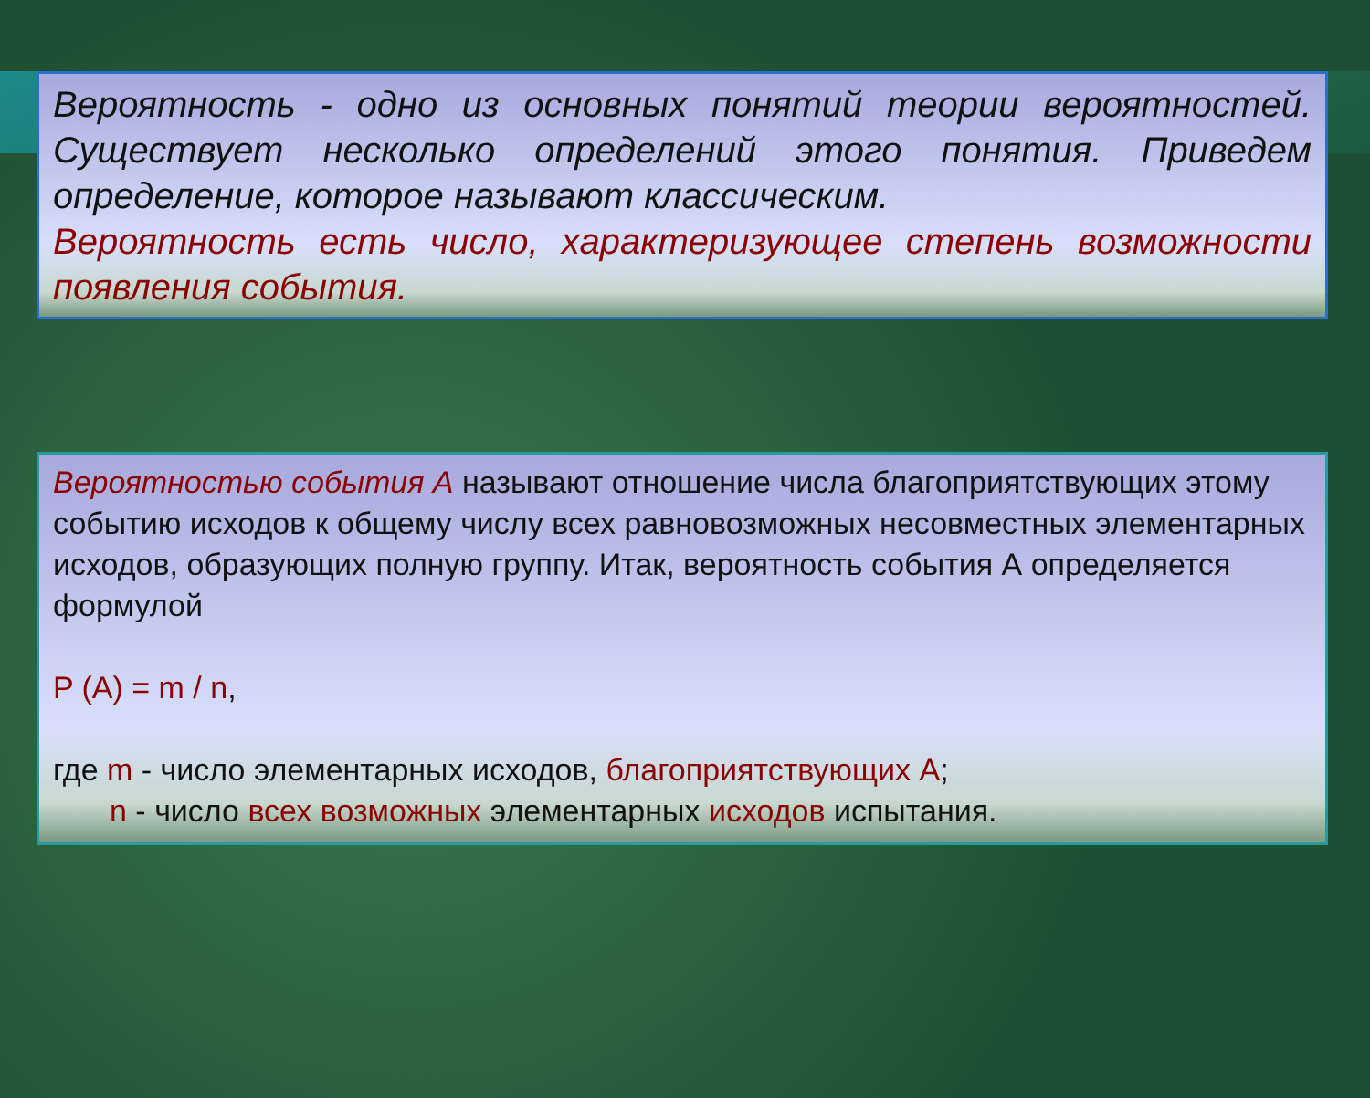Вероятность - одно из основных понятий теории вероятностей. Существует несколько определений этого понятия. Приведем определение, которое называют классическим.
Вероятность есть число, характеризующее степень возможности появления события.
Вероятностью события А называют отношение числа благоприятствующих этому событию исходов к общему числу всех равновозможных несовместных элементарных исходов, образующих полную группу. Итак, вероятность события А определяется формулой
P (A) = m / n,
где m - число элементарных исходов, благоприятствующих А;
n - число всех возможных элементарных исходов испытания.